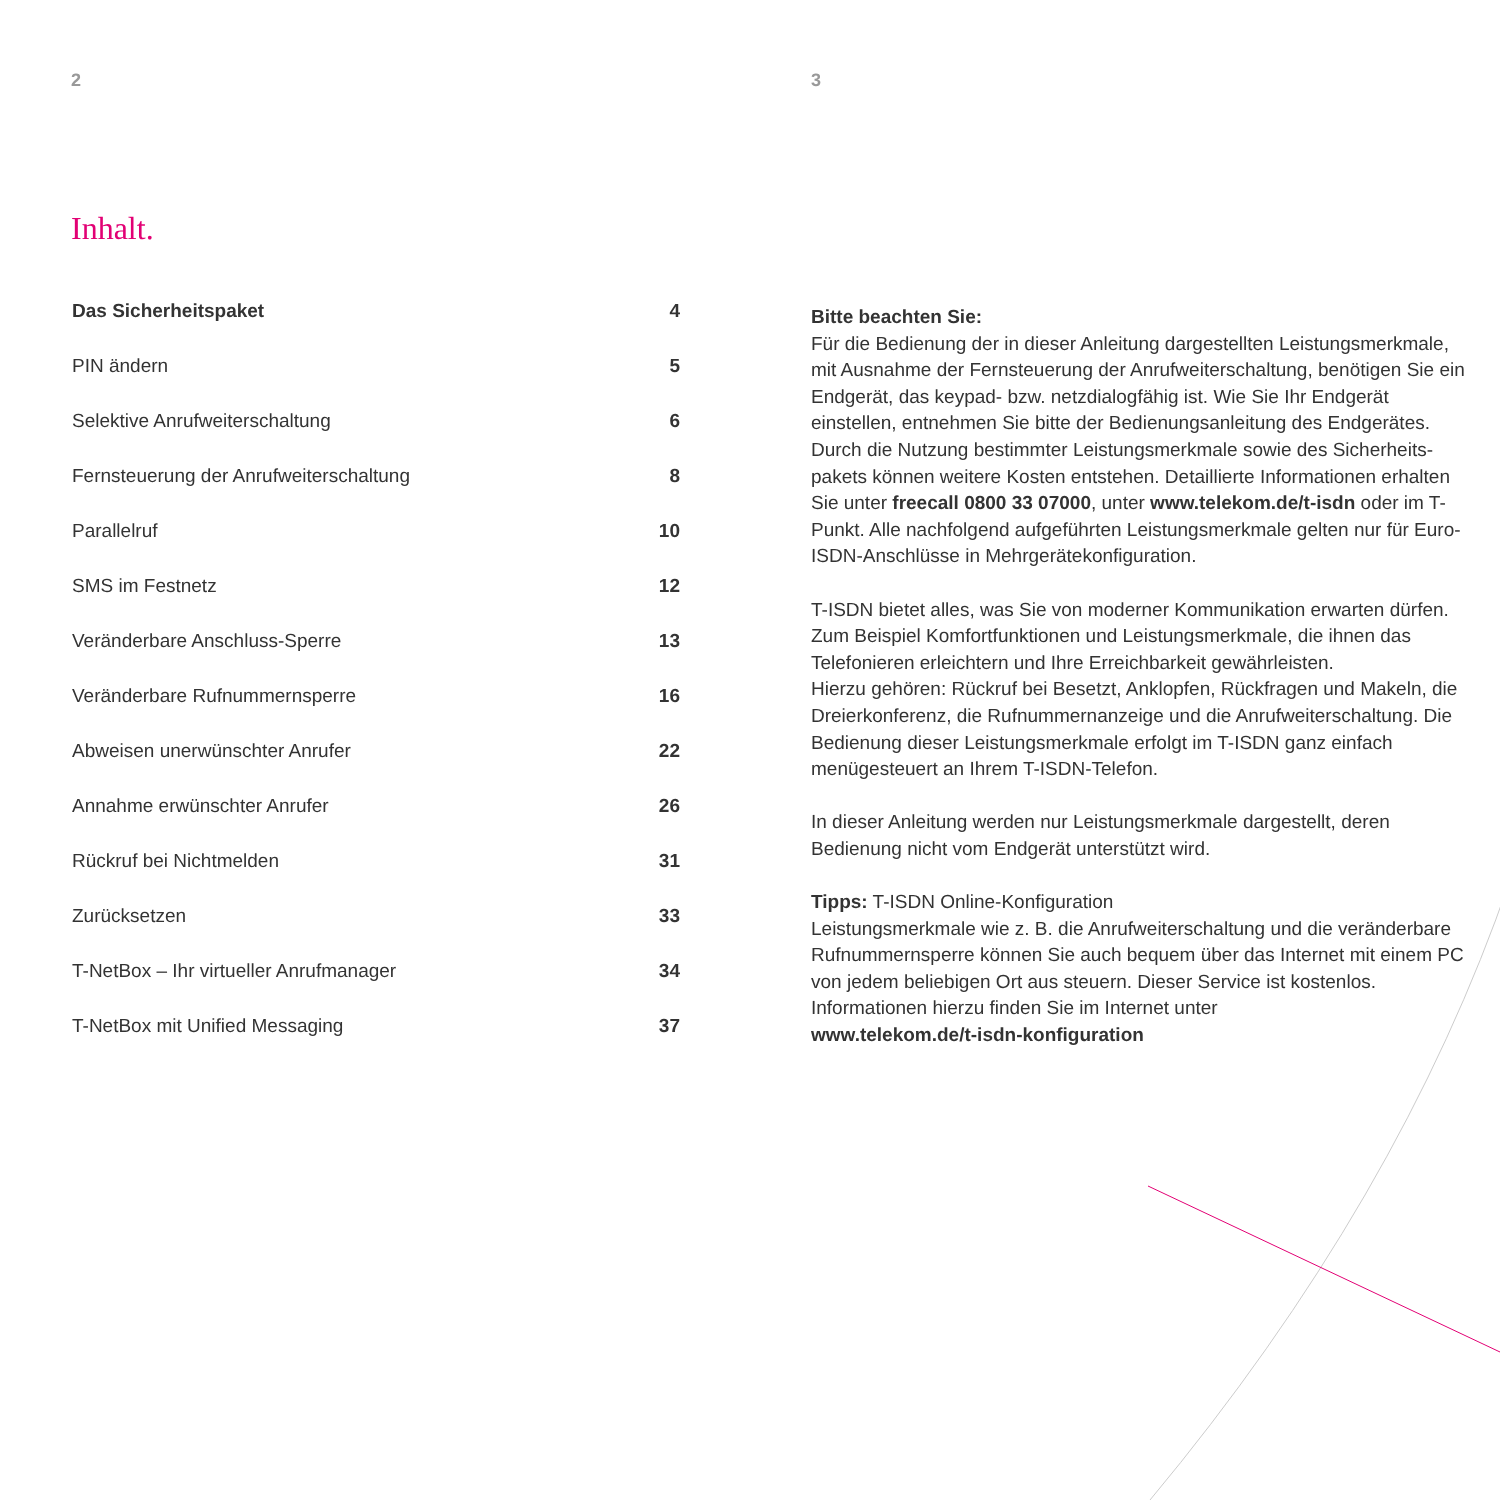2
Inhalt.
| Das Sicherheitspaket | 4 |
| PIN ändern | 5 |
| Selektive Anrufweiterschaltung | 6 |
| Fernsteuerung der Anrufweiterschaltung | 8 |
| Parallelruf | 10 |
| SMS im Festnetz | 12 |
| Veränderbare Anschluss-Sperre | 13 |
| Veränderbare Rufnummernsperre | 16 |
| Abweisen unerwünschter Anrufer | 22 |
| Annahme erwünschter Anrufer | 26 |
| Rückruf bei Nichtmelden | 31 |
| Zurücksetzen | 33 |
| T-NetBox – Ihr virtueller Anrufmanager | 34 |
| T-NetBox mit Unified Messaging | 37 |
3
Bitte beachten Sie:
Für die Bedienung der in dieser Anleitung dargestellten Leistungsmerkmale, mit Ausnahme der Fernsteuerung der Anrufweiterschaltung, benötigen Sie ein Endgerät, das keypad- bzw. netzdialogfähig ist. Wie Sie Ihr Endgerät einstellen, entnehmen Sie bitte der Bedienungsanleitung des Endgerätes. Durch die Nutzung bestimmter Leistungsmerkmale sowie des Sicherheits-pakets können weitere Kosten entstehen. Detaillierte Informationen erhalten Sie unter freecall 0800 33 07000, unter www.telekom.de/t-isdn oder im T-Punkt. Alle nachfolgend aufgeführten Leistungsmerkmale gelten nur für Euro-ISDN-Anschlüsse in Mehrgerätekonfiguration.
T-ISDN bietet alles, was Sie von moderner Kommunikation erwarten dürfen. Zum Beispiel Komfortfunktionen und Leistungsmerkmale, die ihnen das Telefonieren erleichtern und Ihre Erreichbarkeit gewährleisten.
Hierzu gehören: Rückruf bei Besetzt, Anklopfen, Rückfragen und Makeln, die Dreierkonferenz, die Rufnummernanzeige und die Anrufweiterschaltung. Die Bedienung dieser Leistungsmerkmale erfolgt im T-ISDN ganz einfach menügesteuert an Ihrem T-ISDN-Telefon.
In dieser Anleitung werden nur Leistungsmerkmale dargestellt, deren Bedienung nicht vom Endgerät unterstützt wird.
Tipps: T-ISDN Online-Konfiguration
Leistungsmerkmale wie z. B. die Anrufweiterschaltung und die veränderbare Rufnummernsperre können Sie auch bequem über das Internet mit einem PC von jedem beliebigen Ort aus steuern. Dieser Service ist kostenlos. Informationen hierzu finden Sie im Internet unter
www.telekom.de/t-isdn-konfiguration